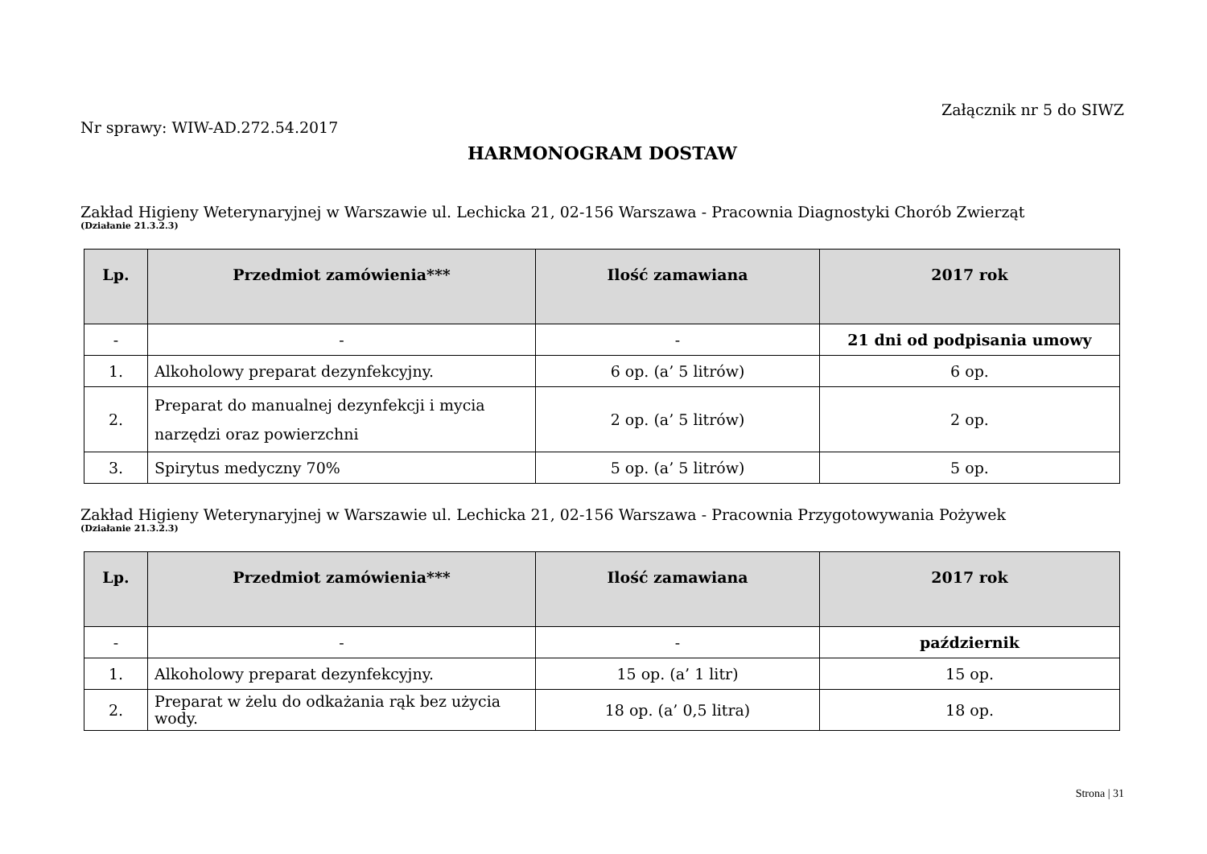Załącznik nr 5 do SIWZ
Nr sprawy: WIW-AD.272.54.2017
HARMONOGRAM DOSTAW
Zakład Higieny Weterynaryjnej w Warszawie ul. Lechicka 21, 02-156 Warszawa - Pracownia Diagnostyki Chorób Zwierząt
(Działanie 21.3.2.3)
| Lp. | Przedmiot zamówienia*** | Ilość zamawiana | 2017 rok |
| --- | --- | --- | --- |
| - | - | - | 21 dni od podpisania umowy |
| 1. | Alkoholowy preparat dezynfekcyjny. | 6 op. (a’ 5 litrów) | 6 op. |
| 2. | Preparat do manualnej dezynfekcji i mycia narzędzi oraz powierzchni | 2 op. (a’ 5 litrów) | 2 op. |
| 3. | Spirytus medyczny 70% | 5 op. (a’ 5 litrów) | 5 op. |
Zakład Higieny Weterynaryjnej w Warszawie ul. Lechicka 21, 02-156 Warszawa - Pracownia Przygotowywania Pożywek
(Działanie 21.3.2.3)
| Lp. | Przedmiot zamówienia*** | Ilość zamawiana | 2017 rok |
| --- | --- | --- | --- |
| - | - | - | październik |
| 1. | Alkoholowy preparat dezynfekcyjny. | 15 op. (a’ 1 litr) | 15 op. |
| 2. | Preparat w żelu do odkażania rąk bez użycia wody. | 18 op. (a’ 0,5 litra) | 18 op. |
Strona | 31